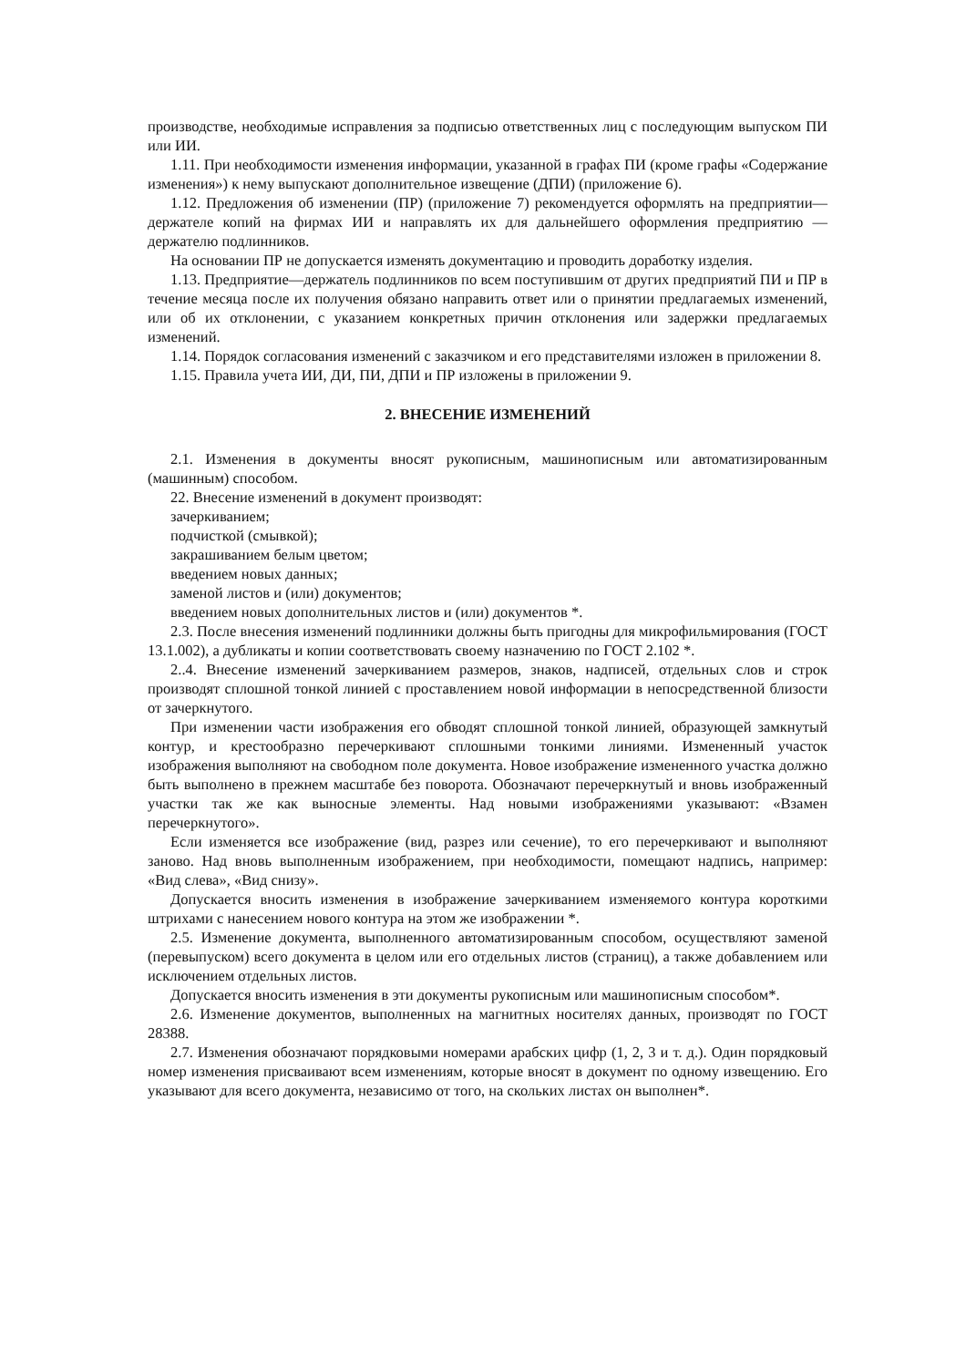производстве, необходимые исправления за подписью ответственных лиц с последующим выпуском ПИ или ИИ.
1.11. При необходимости изменения информации, указанной в графах ПИ (кроме графы «Содержание изменения») к нему выпускают дополнительное извещение (ДПИ) (приложение 6).
1.12. Предложения об изменении (ПР) (приложение 7) рекомендуется оформлять на предприятии—держателе копий на фирмах ИИ и направлять их для дальнейшего оформления предприятию —держателю подлинников.
На основании ПР не допускается изменять документацию и проводить доработку изделия.
1.13. Предприятие—держатель подлинников по всем поступившим от других предприятий ПИ и ПР в течение месяца после их получения обязано направить ответ или о принятии предлагаемых изменений, или об их отклонении, с указанием конкретных причин отклонения или задержки предлагаемых изменений.
1.14. Порядок согласования изменений с заказчиком и его представителями изложен в приложении 8.
1.15. Правила учета ИИ, ДИ, ПИ, ДПИ и ПР изложены в приложении 9.
2. ВНЕСЕНИЕ ИЗМЕНЕНИЙ
2.1. Изменения в документы вносят рукописным, машинописным или автоматизированным (машинным) способом.
22. Внесение изменений в документ производят:
зачеркиванием;
подчисткой (смывкой);
закрашиванием белым цветом;
введением новых данных;
заменой листов и (или) документов;
введением новых дополнительных листов и (или) документов *.
2.3. После внесения изменений подлинники должны быть пригодны для микрофильмирования (ГОСТ 13.1.002), а дубликаты и копии соответствовать своему назначению по ГОСТ 2.102 *.
2..4. Внесение изменений зачеркиванием размеров, знаков, надписей, отдельных слов и строк производят сплошной тонкой линией с проставлением новой информации в непосредственной близости от зачеркнутого.
При изменении части изображения его обводят сплошной тонкой линией, образующей замкнутый контур, и крестообразно перечеркивают сплошными тонкими линиями. Измененный участок изображения выполняют на свободном поле документа. Новое изображение измененного участка должно быть выполнено в прежнем масштабе без поворота. Обозначают перечеркнутый и вновь изображенный участки так же как выносные элементы. Над новыми изображениями указывают: «Взамен перечеркнутого».
Если изменяется все изображение (вид, разрез или сечение), то его перечеркивают и выполняют заново. Над вновь выполненным изображением, при необходимости, помещают надпись, например: «Вид слева», «Вид снизу».
Допускается вносить изменения в изображение зачеркиванием изменяемого контура короткими штрихами с нанесением нового контура на этом же изображении *.
2.5. Изменение документа, выполненного автоматизированным способом, осуществляют заменой (перевыпуском) всего документа в целом или его отдельных листов (страниц), а также добавлением или исключением отдельных листов.
Допускается вносить изменения в эти документы рукописным или машинописным способом*.
2.6. Изменение документов, выполненных на магнитных носителях данных, производят по ГОСТ 28388.
2.7. Изменения обозначают порядковыми номерами арабских цифр (1, 2, 3 и т. д.). Один порядковый номер изменения присваивают всем изменениям, которые вносят в документ по одному извещению. Его указывают для всего документа, независимо от того, на скольких листах он выполнен*.